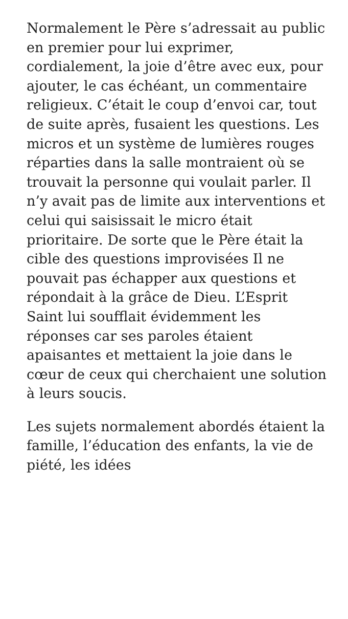Normalement le Père s’adressait au public en premier pour lui exprimer, cordialement, la joie d’être avec eux, pour ajouter, le cas échéant, un commentaire religieux. C’était le coup d’envoi car, tout de suite après, fusaient les questions. Les micros et un système de lumières rouges réparties dans la salle montraient où se trouvait la personne qui voulait parler. Il n’y avait pas de limite aux interventions et celui qui saisissait le micro était prioritaire. De sorte que le Père était la cible des questions improvisées Il ne pouvait pas échapper aux questions et répondait à la grâce de Dieu. L’Esprit Saint lui soufflait évidemment les réponses car ses paroles étaient apaisantes et mettaient la joie dans le cœur de ceux qui cherchaient une solution à leurs soucis.
Les sujets normalement abordés étaient la famille, l’éducation des enfants, la vie de piété, les idées